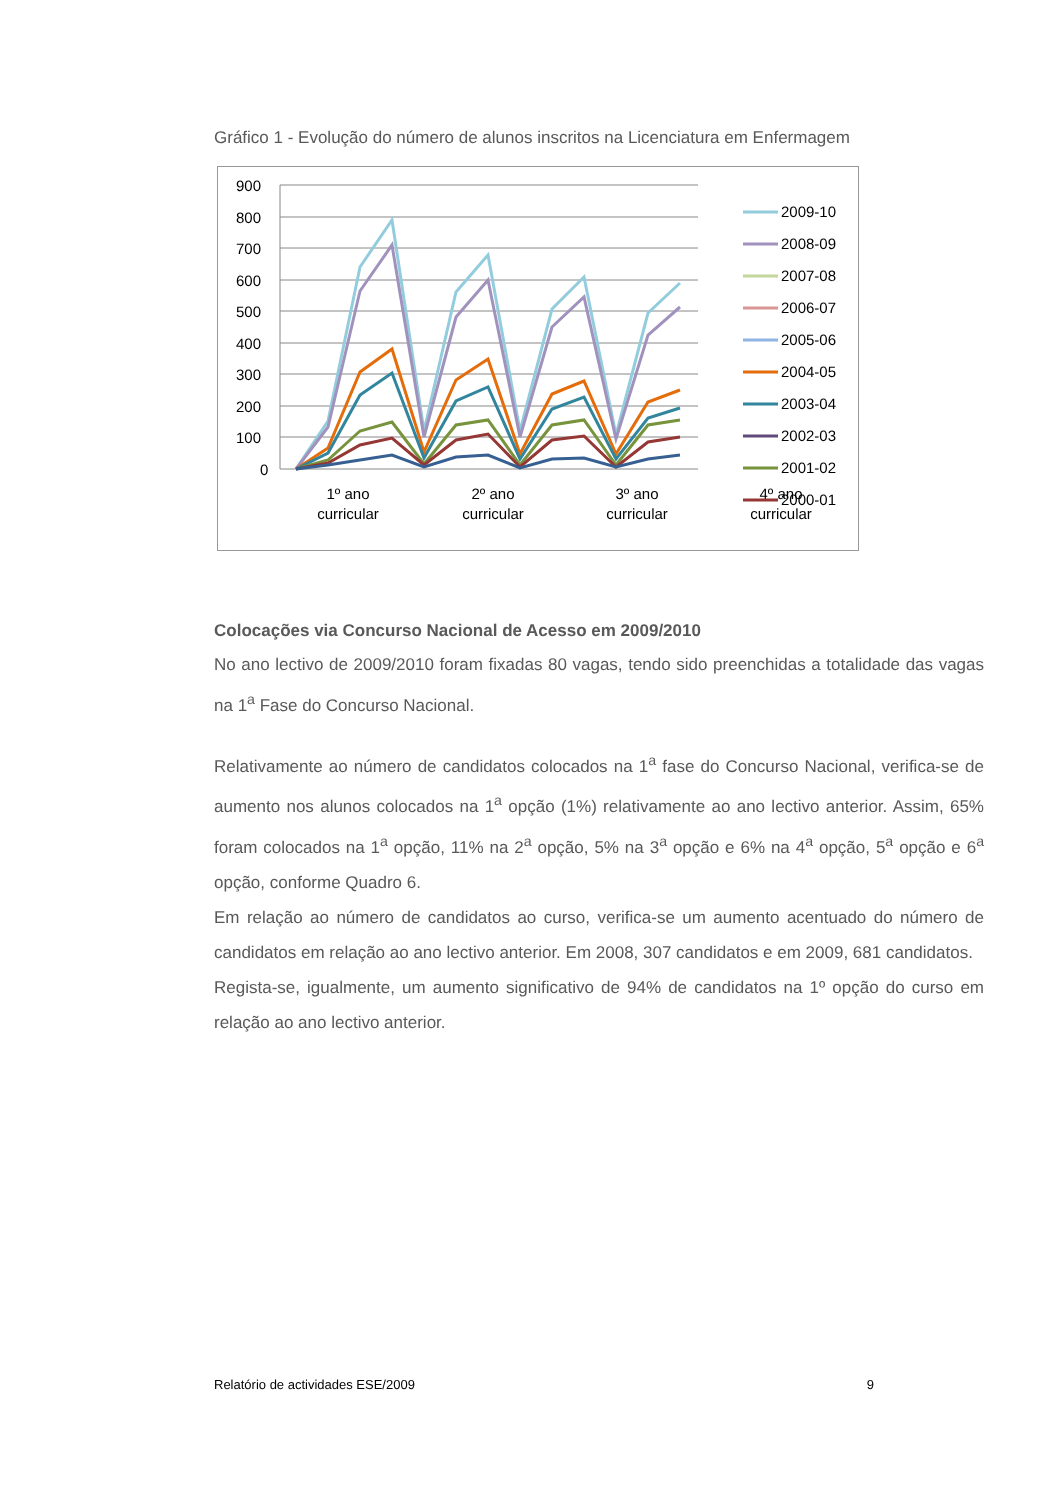Gráfico 1 - Evolução do número de alunos inscritos na Licenciatura em Enfermagem
900
800
700
600
500
400
300
200
100
0
1º ano
curricular
2º ano
curricular
3º ano
curricular
4º ano
curricular
2009-10
2008-09
2007-08
2006-07
2005-06
2004-05
2003-04
2002-03
2001-02
2000-01
Colocações via Concurso Nacional de Acesso em 2009/2010
No ano lectivo de 2009/2010 foram fixadas 80 vagas, tendo sido preenchidas a totalidade das vagas na 1<sup>a</sup> Fase do Concurso Nacional.
Relativamente ao número de candidatos colocados na 1<sup>a</sup> fase do Concurso Nacional, verifica-se de aumento nos alunos colocados na 1<sup>a</sup> opção (1%) relativamente ao ano lectivo anterior. Assim, 65% foram colocados na 1<sup>a</sup> opção, 11% na 2<sup>a</sup> opção, 5% na 3<sup>a</sup> opção e 6% na 4<sup>a</sup> opção, 5<sup>a</sup> opção e 6<sup>a</sup> opção, conforme Quadro 6.
Em relação ao número de candidatos ao curso, verifica-se um aumento acentuado do número de candidatos em relação ao ano lectivo anterior. Em 2008, 307 candidatos e em 2009, 681 candidatos.
Regista-se, igualmente, um aumento significativo de 94% de candidatos na 1º opção do curso em relação ao ano lectivo anterior.
Relatório de actividades ESE/2009 9